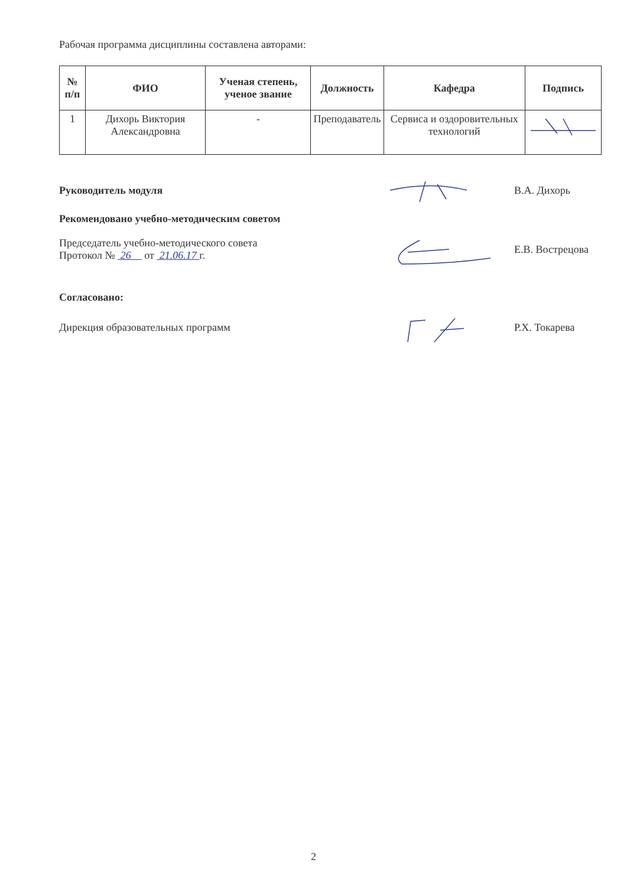Рабочая программа дисциплины составлена авторами:
| № п/п | ФИО | Ученая степень, ученое звание | Должность | Кафедра | Подпись |
| --- | --- | --- | --- | --- | --- |
| 1 | Дихорь Виктория Александровна | - | Преподаватель | Сервиса и оздоровительных технологий | |
Руководитель модуля В.А. Дихорь
Рекомендовано учебно-методическим советом
Председатель учебно-методического совета
Протокол № 26 от 21.06.17 г.
Е.В. Вострецова
Согласовано:
Дирекция образовательных программ Р.Х. Токарева
2